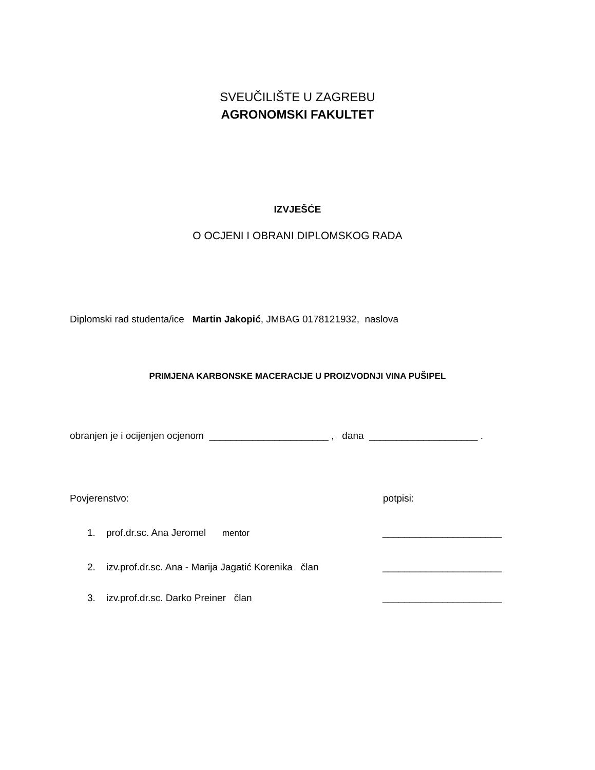SVEUČILIŠTE U ZAGREBU
AGRONOMSKI FAKULTET
IZVJEŠĆE
O OCJENI I OBRANI DIPLOMSKOG RADA
Diplomski rad studenta/ice Martin Jakopić, JMBAG 0178121932, naslova
PRIMJENA KARBONSKE MACERACIJE U PROIZVODNJI VINA PUŠIPEL
obranjen je i ocijenjen ocjenom ______________________ , dana ____________________ .
Povjerenstvo: potpisi:
1. prof.dr.sc. Ana Jeromel mentor ______________________
2. izv.prof.dr.sc. Ana - Marija Jagatić Korenika član ______________________
3. izv.prof.dr.sc. Darko Preiner član ______________________